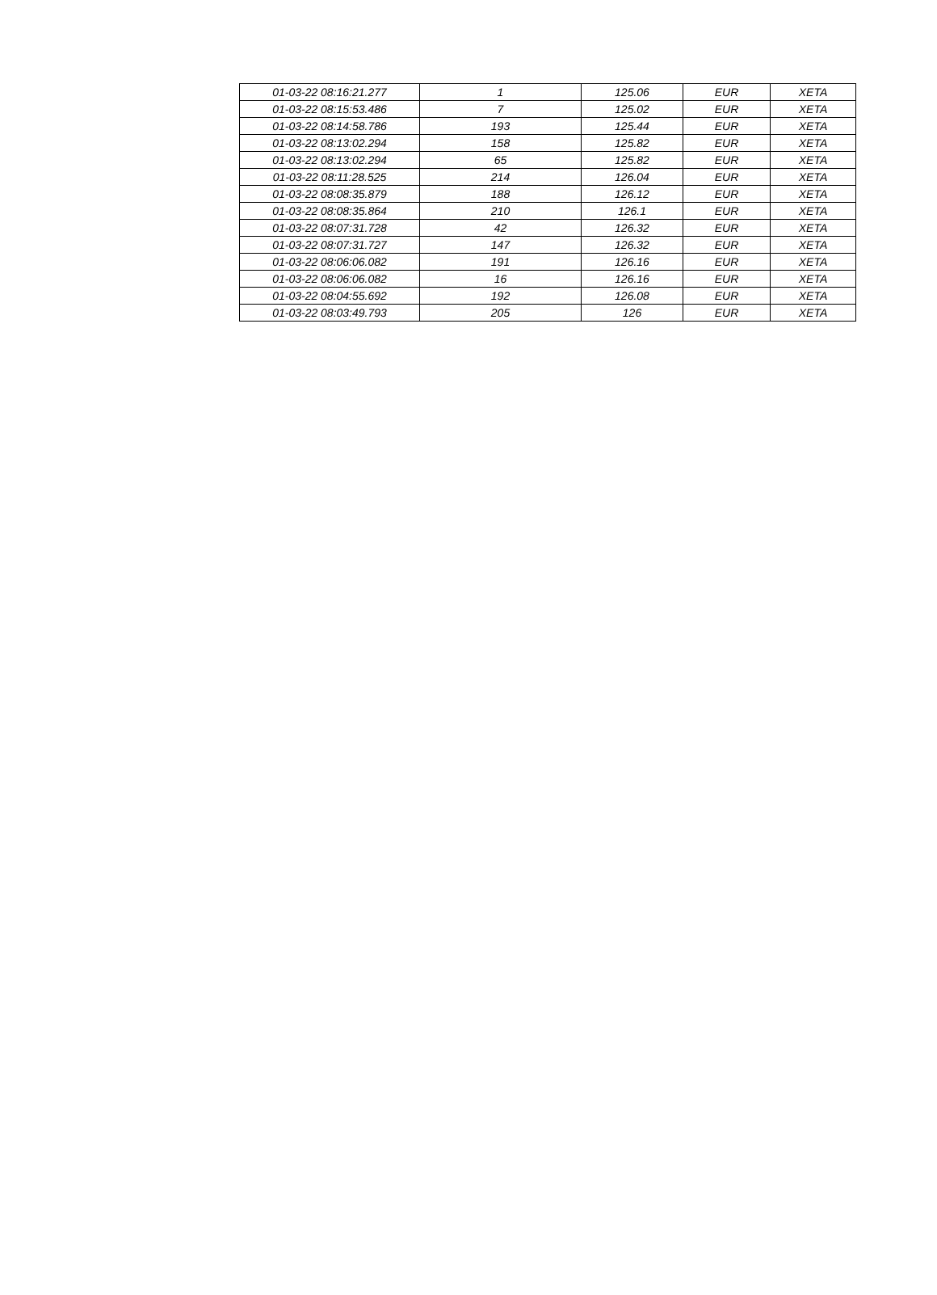| 01-03-22 08:16:21.277 | 1 | 125.06 | EUR | XETA |
| 01-03-22 08:15:53.486 | 7 | 125.02 | EUR | XETA |
| 01-03-22 08:14:58.786 | 193 | 125.44 | EUR | XETA |
| 01-03-22 08:13:02.294 | 158 | 125.82 | EUR | XETA |
| 01-03-22 08:13:02.294 | 65 | 125.82 | EUR | XETA |
| 01-03-22 08:11:28.525 | 214 | 126.04 | EUR | XETA |
| 01-03-22 08:08:35.879 | 188 | 126.12 | EUR | XETA |
| 01-03-22 08:08:35.864 | 210 | 126.1 | EUR | XETA |
| 01-03-22 08:07:31.728 | 42 | 126.32 | EUR | XETA |
| 01-03-22 08:07:31.727 | 147 | 126.32 | EUR | XETA |
| 01-03-22 08:06:06.082 | 191 | 126.16 | EUR | XETA |
| 01-03-22 08:06:06.082 | 16 | 126.16 | EUR | XETA |
| 01-03-22 08:04:55.692 | 192 | 126.08 | EUR | XETA |
| 01-03-22 08:03:49.793 | 205 | 126 | EUR | XETA |